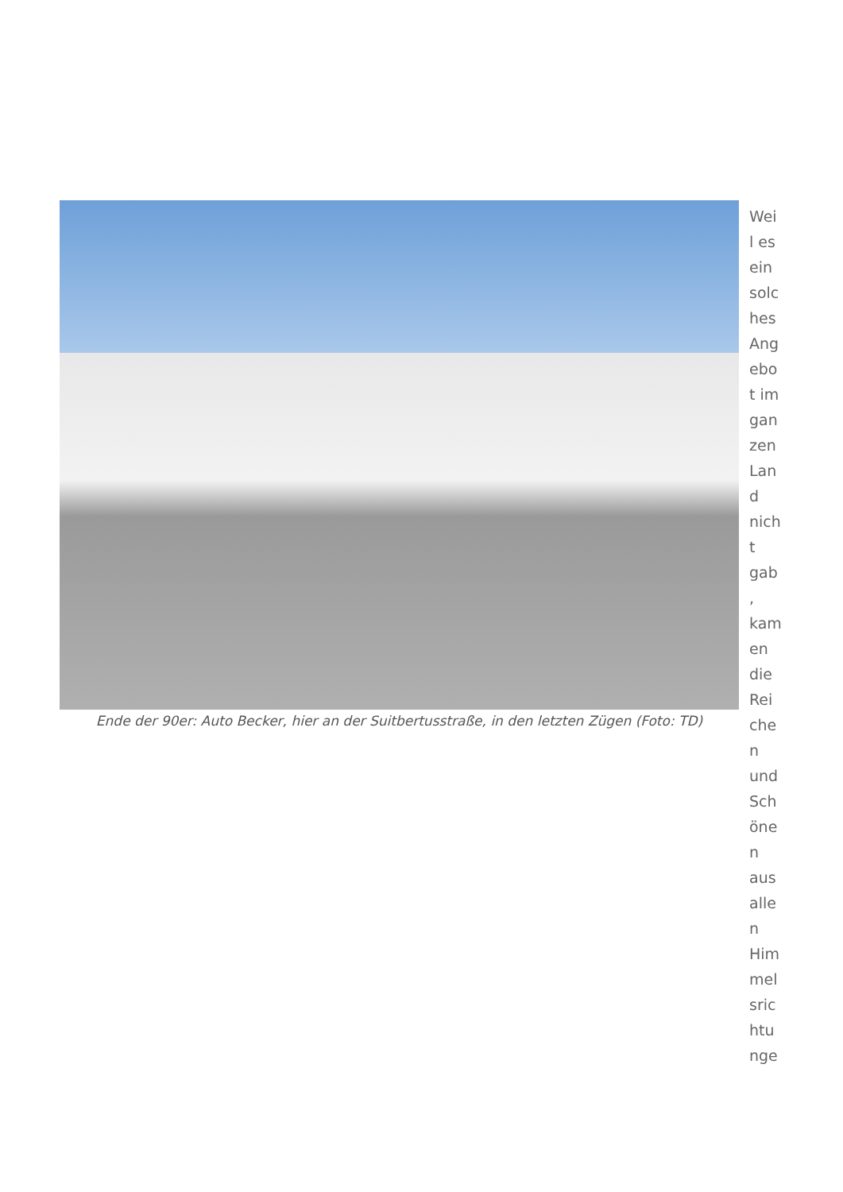Ende der 90er: Auto Becker, hier an der Suitbertusstraße, in den letzten Zügen (Foto: TD)
Wei
l es
ein
solc
hes
Ang
ebo
t im
gan
zen
Lan
d
nich
t
gab
,
kam
en
die
Rei
che
n
und
Sch
öne
n
aus
alle
n
Him
mel
sric
htu
nge